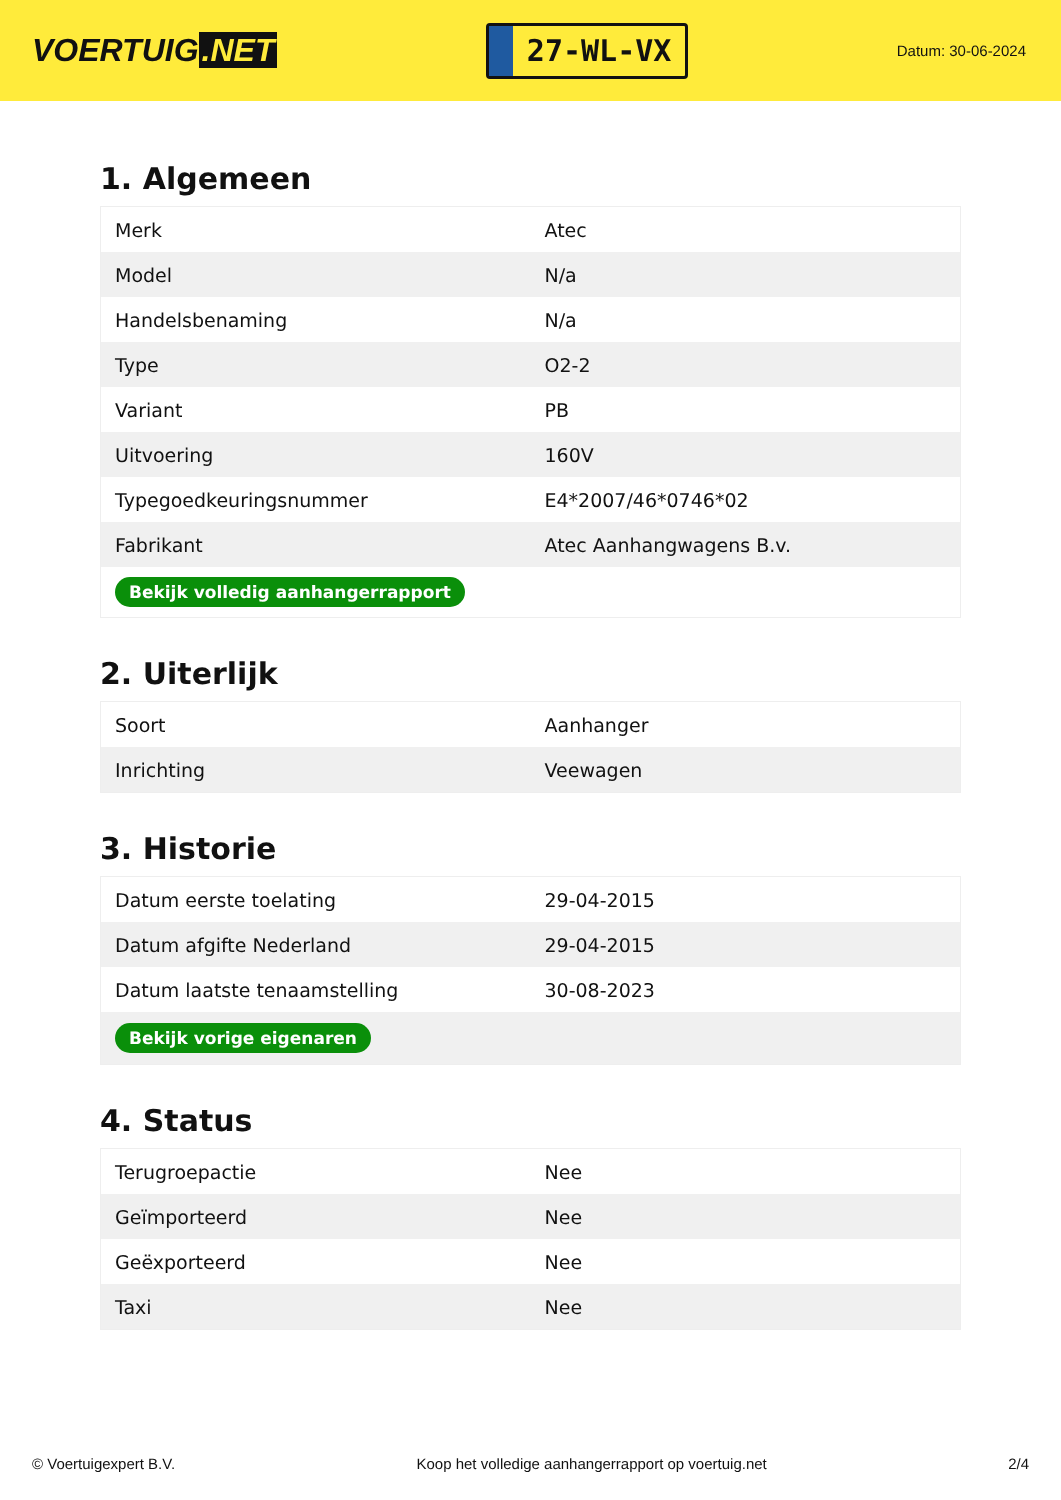VOERTUIG.NET
27-WL-VX
Datum: 30-06-2024
1. Algemeen
| Merk | Atec |
| Model | N/a |
| Handelsbenaming | N/a |
| Type | O2-2 |
| Variant | PB |
| Uitvoering | 160V |
| Typegoedkeuringsnummer | E4*2007/46*0746*02 |
| Fabrikant | Atec Aanhangwagens B.v. |
| Bekijk volledig aanhangerrapport | |
2. Uiterlijk
| Soort | Aanhanger |
| Inrichting | Veewagen |
3. Historie
| Datum eerste toelating | 29-04-2015 |
| Datum afgifte Nederland | 29-04-2015 |
| Datum laatste tenaamstelling | 30-08-2023 |
| Bekijk vorige eigenaren | |
4. Status
| Terugroepactie | Nee |
| Geïmporteerd | Nee |
| Geëxporteerd | Nee |
| Taxi | Nee |
© Voertuigexpert B.V. Koop het volledige aanhangerrapport op voertuig.net 2/4